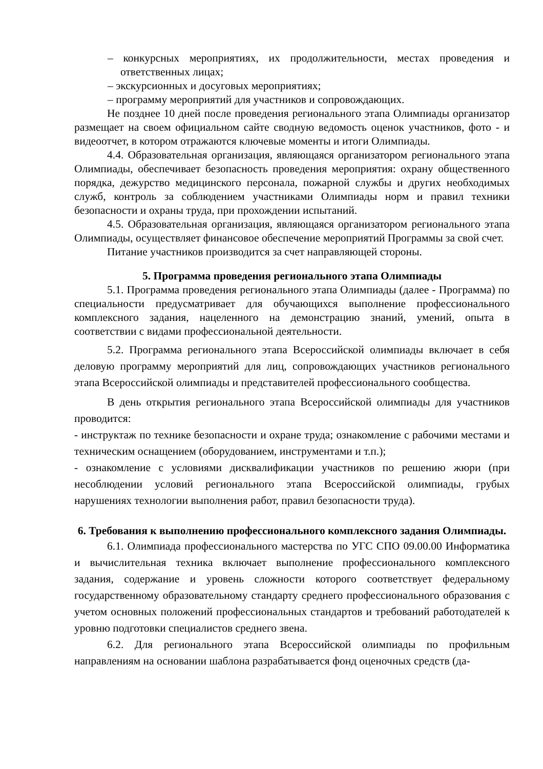– конкурсных мероприятиях, их продолжительности, местах проведения и ответственных лицах;
– экскурсионных и досуговых мероприятиях;
– программу мероприятий для участников и сопровождающих.
Не позднее 10 дней после проведения регионального этапа Олимпиады организатор размещает на своем официальном сайте сводную ведомость оценок участников, фото - и видеоотчет, в котором отражаются ключевые моменты и итоги Олимпиады.
4.4. Образовательная организация, являющаяся организатором регионального этапа Олимпиады, обеспечивает безопасность проведения мероприятия: охрану общественного порядка, дежурство медицинского персонала, пожарной службы и других необходимых служб, контроль за соблюдением участниками Олимпиады норм и правил техники безопасности и охраны труда, при прохождении испытаний.
4.5. Образовательная организация, являющаяся организатором регионального этапа Олимпиады, осуществляет финансовое обеспечение мероприятий Программы за свой счет.
Питание участников производится за счет направляющей стороны.
5. Программа проведения регионального этапа Олимпиады
5.1. Программа проведения регионального этапа Олимпиады (далее - Программа) по специальности предусматривает для обучающихся выполнение профессионального комплексного задания, нацеленного на демонстрацию знаний, умений, опыта в соответствии с видами профессиональной деятельности.
5.2. Программа регионального этапа Всероссийской олимпиады включает в себя деловую программу мероприятий для лиц, сопровождающих участников регионального этапа Всероссийской олимпиады и представителей профессионального сообщества.
В день открытия регионального этапа Всероссийской олимпиады для участников проводится:
- инструктаж по технике безопасности и охране труда; ознакомление с рабочими местами и техническим оснащением (оборудованием, инструментами и т.п.);
- ознакомление с условиями дисквалификации участников по решению жюри (при несоблюдении условий регионального этапа Всероссийской олимпиады, грубых нарушениях технологии выполнения работ, правил безопасности труда).
6. Требования к выполнению профессионального комплексного задания Олимпиады.
6.1. Олимпиада профессионального мастерства по УГС СПО 09.00.00 Информатика и вычислительная техника включает выполнение профессионального комплексного задания, содержание и уровень сложности которого соответствует федеральному государственному образовательному стандарту среднего профессионального образования с учетом основных положений профессиональных стандартов и требований работодателей к уровню подготовки специалистов среднего звена.
6.2. Для регионального этапа Всероссийской олимпиады по профильным направлениям на основании шаблона разрабатывается фонд оценочных средств (да-